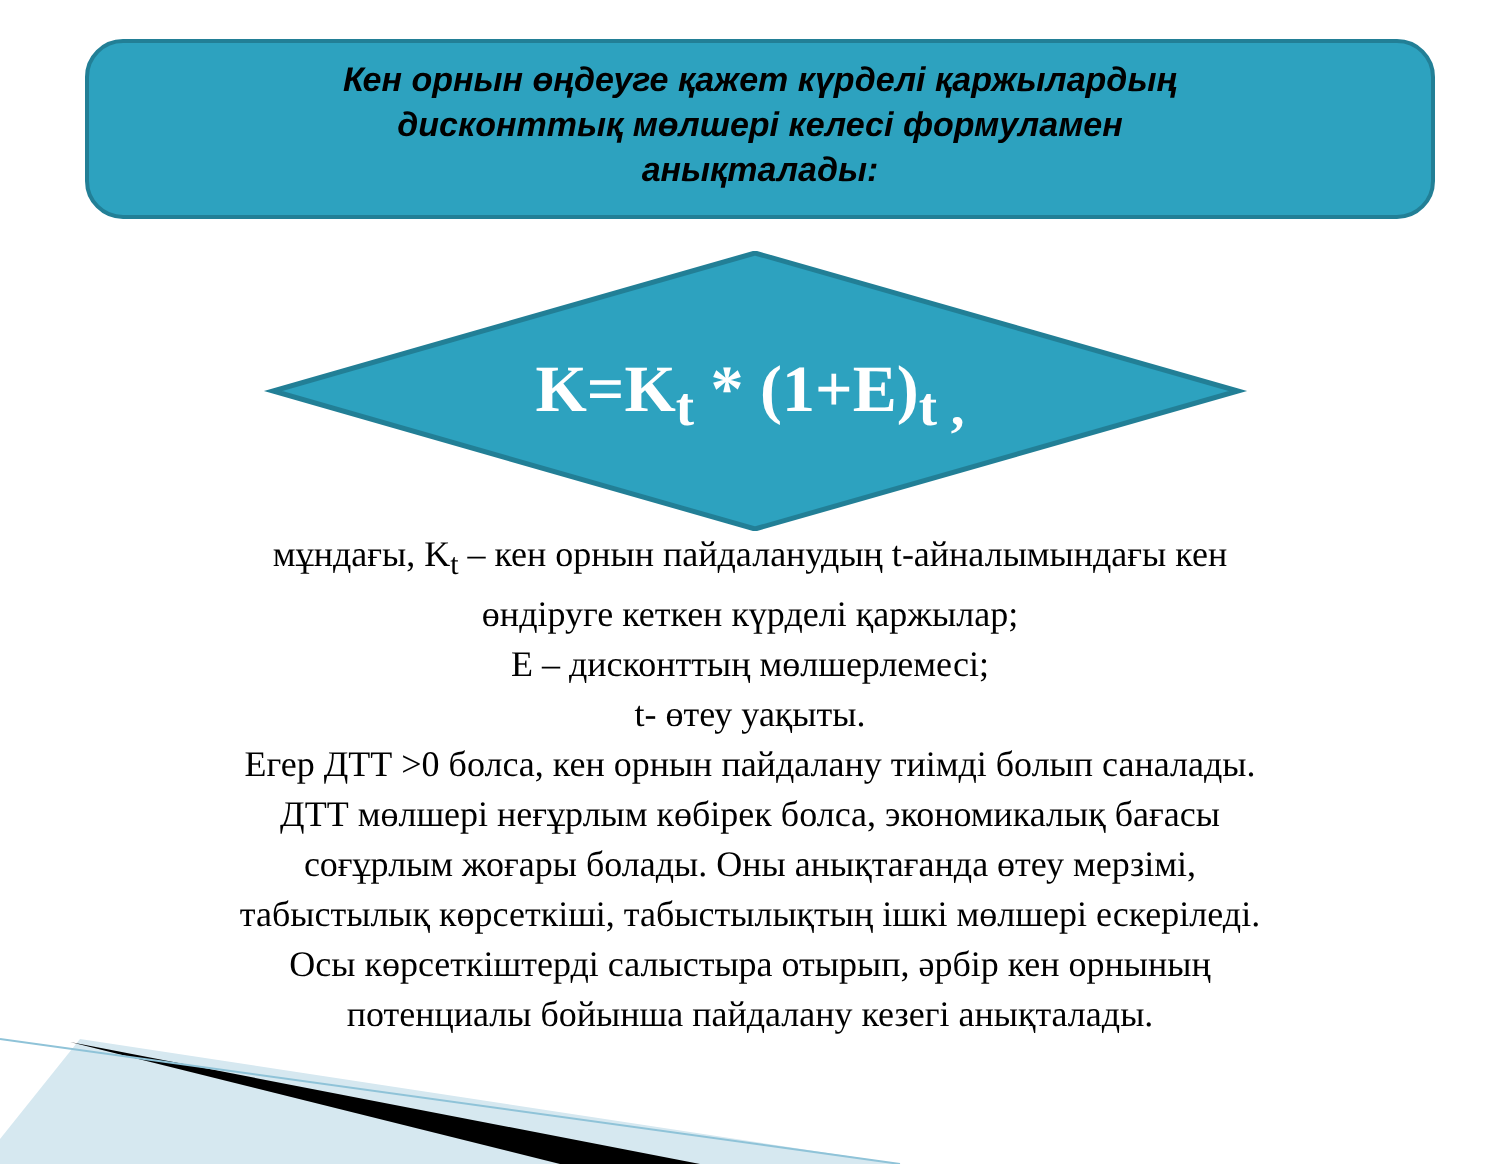Кен орнын өңдеуге қажет күрделі қаржылардың
дисконттық мөлшері келесі формуламен
анықталады:
K=K<sub>t</sub> * (1+E)<sub>t ,</sub>
мұндағы, K<sub>t</sub> – кен орнын пайдаланудың t-айналымындағы кен
өндіруге кеткен күрделі қаржылар;
Е – дисконттың мөлшерлемесі;
t- өтеу уақыты.
Егер ДТТ >0 болса, кен орнын пайдалану тиімді болып саналады.
ДТТ мөлшері неғұрлым көбірек болса, экономикалық бағасы
соғұрлым жоғары болады. Оны анықтағанда өтеу мерзімі,
табыстылық көрсеткіші, табыстылықтың ішкі мөлшері ескеріледі.
Осы көрсеткіштерді салыстыра отырып, әрбір кен орнының
потенциалы бойынша пайдалану кезегі анықталады.